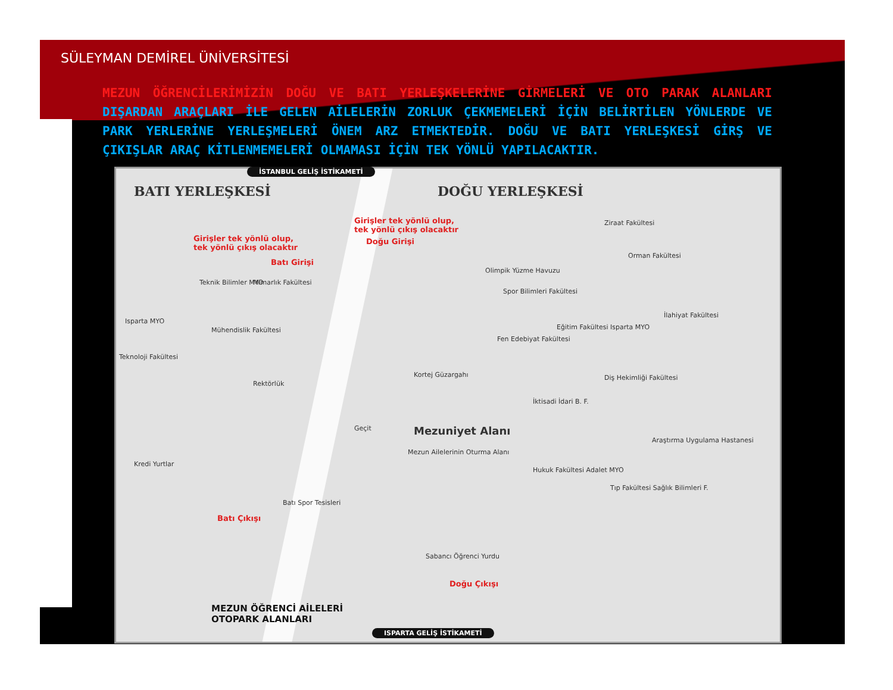SÜLEYMAN DEMİREL ÜNİVERSİTESİ
MEZUN ÖĞRENCİLERİMİZİN DOĞU VE BATI YERLEŞKELERİNE GİRMELERİ VE OTO PARAK ALANLARI DIŞARDAN ARAÇLARI İLE GELEN AİLELERİN ZORLUK ÇEKMEMELERİ İÇİN BELİRTİLEN YÖNLERDE VE PARK YERLERİNE YERLEŞMELERİ ÖNEM ARZ ETMEKTEDİR. DOĞU VE BATI YERLEŞKESİ GİRŞ VE ÇIKIŞLAR ARAÇ KİTLENMEMELERİ OLMAMASI İÇİN TEK YÖNLÜ YAPILACAKTIR.
İSTANBUL GELİŞ İSTİKAMETİ
BATI YERLEŞKESİ DOĞU YERLEŞKESİ
Girişler tek yönlü olup,
tek yönlü çıkış olacaktır
Girişler tek yönlü olup,
tek yönlü çıkış olacaktır
Batı Girişi
Doğu Girişi
Ziraat Fakültesi
Orman Fakültesi
Olimpik Yüzme Havuzu
Spor Bilimleri Fakültesi
İlahiyat Fakültesi
Eğitim Fakültesi Isparta MYO
Fen Edebiyat Fakültesi
Teknik Bilimler MYO Mimarlık Fakültesi
Isparta MYO
Mühendislik Fakültesi
Teknoloji Fakültesi
Rektörlük
Kortej Güzargahı Diş Hekimliği Fakültesi
İktisadi İdari B. F.
Geçit Mezuniyet Alanı
Mezun Ailelerinin Oturma Alanı
Kredi Yurtlar
Hukuk Fakültesi Adalet MYO
Araştırma Uygulama Hastanesi
Tıp Fakültesi Sağlık Bilimleri F.
Batı Spor Tesisleri
Batı Çıkışı
Sabancı Öğrenci Yurdu
Doğu Çıkışı
MEZUN ÖĞRENCİ AİLELERİ
OTOPARK ALANLARI
ISPARTA GELİŞ İSTİKAMETİ